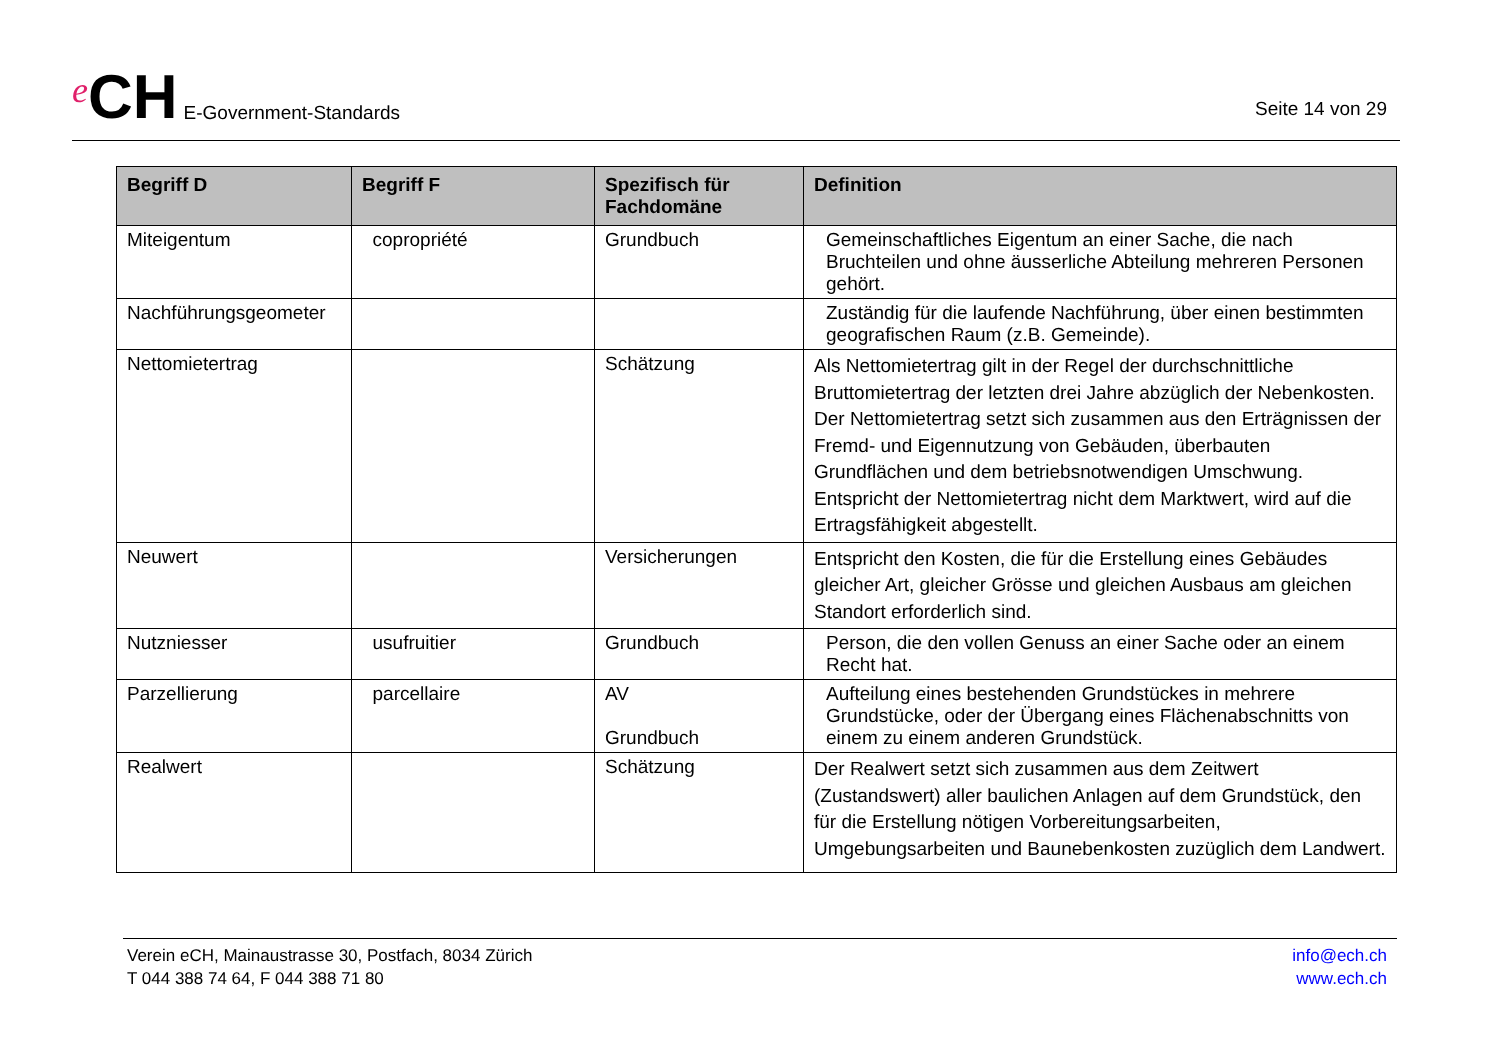e CH E-Government-Standards
Seite 14 von 29
| Begriff D | Begriff F | Spezifisch für Fachdomäne | Definition |
| --- | --- | --- | --- |
| Miteigentum | copropriété | Grundbuch | Gemeinschaftliches Eigentum an einer Sache, die nach Bruchteilen und ohne äusserliche Abteilung mehreren Personen gehört. |
| Nachführungsgeometer | | | Zuständig für die laufende Nachführung, über einen bestimmten geografischen Raum (z.B. Gemeinde). |
| Nettomietertrag | | Schätzung | Als Nettomietertrag gilt in der Regel der durchschnittliche Bruttomietertrag der letzten drei Jahre abzüglich der Nebenkosten. Der Nettomietertrag setzt sich zusammen aus den Erträgnissen der Fremd- und Eigennutzung von Gebäuden, überbauten Grundflächen und dem betriebsnotwendigen Umschwung. Entspricht der Nettomietertrag nicht dem Marktwert, wird auf die Ertragsfähigkeit abgestellt. |
| Neuwert | | Versicherungen | Entspricht den Kosten, die für die Erstellung eines Gebäudes gleicher Art, gleicher Grösse und gleichen Ausbaus am gleichen Standort erforderlich sind. |
| Nutzniesser | usufruitier | Grundbuch | Person, die den vollen Genuss an einer Sache oder an einem Recht hat. |
| Parzellierung | parcellaire | AV Grundbuch | Aufteilung eines bestehenden Grundstückes in mehrere Grundstücke, oder der Übergang eines Flächenabschnitts von einem zu einem anderen Grundstück. |
| Realwert | | Schätzung | Der Realwert setzt sich zusammen aus dem Zeitwert (Zustandswert) aller baulichen Anlagen auf dem Grundstück, den für die Erstellung nötigen Vorbereitungsarbeiten, Umgebungsarbeiten und Baunebenkosten zuzüglich dem Landwert. |
Verein eCH, Mainaustrasse 30, Postfach, 8034 Zürich
T 044 388 74 64, F 044 388 71 80
info@ech.ch
www.ech.ch